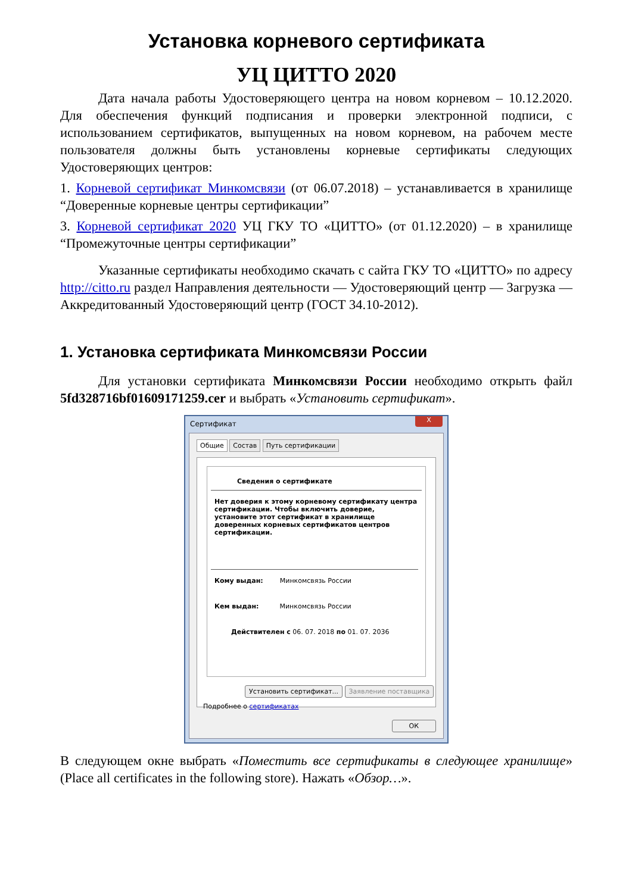Установка корневого сертификата
УЦ ЦИТТО 2020
Дата начала работы Удостоверяющего центра на новом корневом – 10.12.2020. Для обеспечения функций подписания и проверки электронной подписи, с использованием сертификатов, выпущенных на новом корневом, на рабочем месте пользователя должны быть установлены корневые сертификаты следующих Удостоверяющих центров:
1. Корневой сертификат Минкомсвязи (от 06.07.2018) – устанавливается в хранилище “Доверенные корневые центры сертификации”
3. Корневой сертификат 2020 УЦ ГКУ ТО «ЦИТТО» (от 01.12.2020) – в хранилище “Промежуточные центры сертификации”
Указанные сертификаты необходимо скачать с сайта ГКУ ТО «ЦИТТО» по адресу http://citto.ru раздел Направления деятельности — Удостоверяющий центр — Загрузка — Аккредитованный Удостоверяющий центр (ГОСТ 34.10-2012).
1. Установка сертификата Минкомсвязи России
Для установки сертификата Минкомсвязи России необходимо открыть файл 5fd328716bf01609171259.cer и выбрать «Установить сертификат».
Сертификат
X
Общие Состав Путь сертификации
Сведения о сертификате
Нет доверия к этому корневому сертификату центра сертификации. Чтобы включить доверие, установите этот сертификат в хранилище доверенных корневых сертификатов центров сертификации.
Кому выдан: Минкомсвязь России
Кем выдан: Минкомсвязь России
Действителен с 06. 07. 2018 по 01. 07. 2036
Установить сертификат... Заявление поставщика
Подробнее о сертификатах
ОК
В следующем окне выбрать «Поместить все сертификаты в следующее хранилище» (Place all certificates in the following store). Нажать «Обзор…».